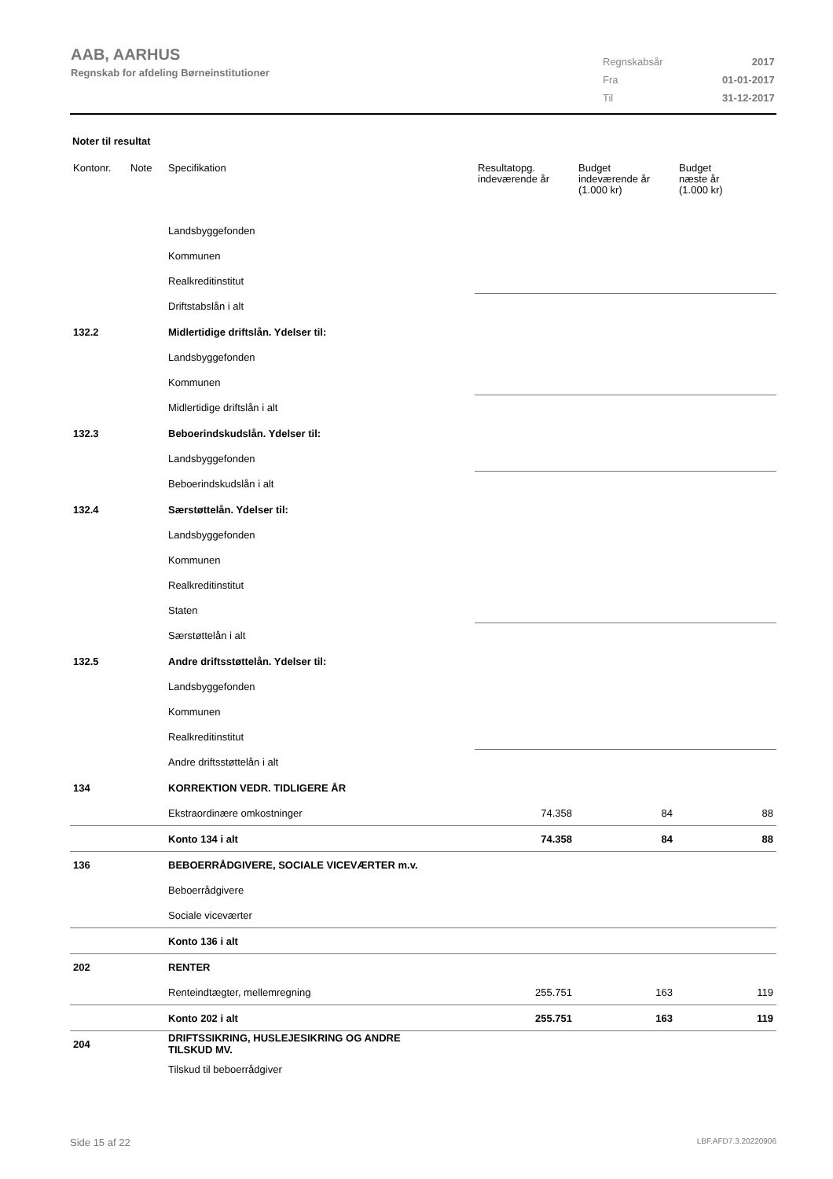AAB, AARHUS
Regnskab for afdeling Børneinstitutioner
| Regnskabsår | 2017 |
| Fra | 01-01-2017 |
| Til | 31-12-2017 |
Noter til resultat
| Kontonr. | Note | Specifikation | Resultatopg. indeværende år | Budget indeværende år (1.000 kr) | Budget næste år (1.000 kr) |
| --- | --- | --- | --- | --- | --- |
| | | Landsbyggefonden | | | |
| | | Kommunen | | | |
| | | Realkreditinstitut | | | |
| | | Driftstabslån i alt | | | |
| 132.2 | | Midlertidige driftslån. Ydelser til: | | | |
| | | Landsbyggefonden | | | |
| | | Kommunen | | | |
| | | Midlertidige driftslån i alt | | | |
| 132.3 | | Beboerindskudslån. Ydelser til: | | | |
| | | Landsbyggefonden | | | |
| | | Beboerindskudslån i alt | | | |
| 132.4 | | Særstøttelån. Ydelser til: | | | |
| | | Landsbyggefonden | | | |
| | | Kommunen | | | |
| | | Realkreditinstitut | | | |
| | | Staten | | | |
| | | Særstøttelån i alt | | | |
| 132.5 | | Andre driftsstøttelån. Ydelser til: | | | |
| | | Landsbyggefonden | | | |
| | | Kommunen | | | |
| | | Realkreditinstitut | | | |
| | | Andre driftsstøttelån i alt | | | |
| 134 | | KORREKTION VEDR. TIDLIGERE ÅR | | | |
| | | Ekstraordinære omkostninger | 74.358 | 84 | 88 |
| | | Konto 134 i alt | 74.358 | 84 | 88 |
| 136 | | BEBOERRÅDGIVERE, SOCIALE VICEVÆRTER m.v. | | | |
| | | Beboerrådgivere | | | |
| | | Sociale viceværter | | | |
| | | Konto 136 i alt | | | |
| 202 | | RENTER | | | |
| | | Renteindtægter, mellemregning | 255.751 | 163 | 119 |
| | | Konto 202 i alt | 255.751 | 163 | 119 |
| 204 | | DRIFTSSIKRING, HUSLEJESIKRING OG ANDRE TILSKUD MV. | | | |
| | | Tilskud til beboerrådgiver | | | |
Side 15 af 22 LBF.AFD7.3.20220906